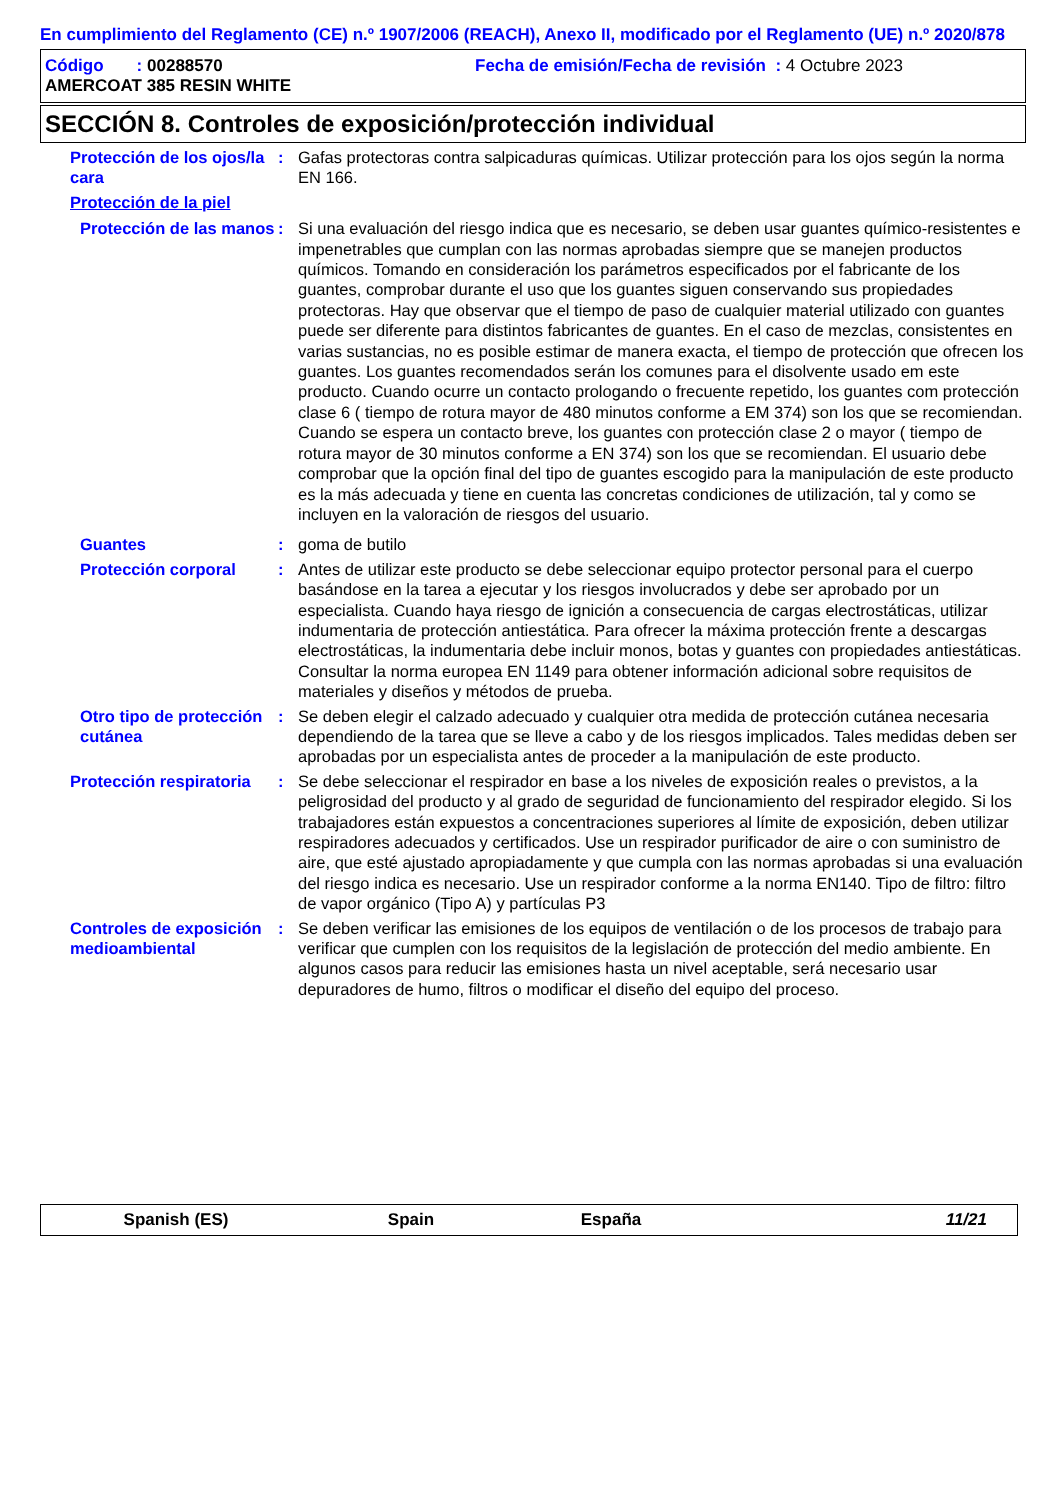En cumplimiento del Reglamento (CE) n.º 1907/2006 (REACH), Anexo II, modificado por el Reglamento (UE) n.º 2020/878
Código : 00288570 Fecha de emisión/Fecha de revisión : 4 Octubre 2023
AMERCOAT 385 RESIN WHITE
SECCIÓN 8. Controles de exposición/protección individual
Protección de los ojos/la cara
: Gafas protectoras contra salpicaduras químicas. Utilizar protección para los ojos según la norma EN 166.
Protección de la piel
Protección de las manos : Si una evaluación del riesgo indica que es necesario, se deben usar guantes químico-resistentes e impenetrables que cumplan con las normas aprobadas siempre que se manejen productos químicos. Tomando en consideración los parámetros especificados por el fabricante de los guantes, comprobar durante el uso que los guantes siguen conservando sus propiedades protectoras. Hay que observar que el tiempo de paso de cualquier material utilizado con guantes puede ser diferente para distintos fabricantes de guantes. En el caso de mezclas, consistentes en varias sustancias, no es posible estimar de manera exacta, el tiempo de protección que ofrecen los guantes. Los guantes recomendados serán los comunes para el disolvente usado em este producto. Cuando ocurre un contacto prologando o frecuente repetido, los guantes com protección clase 6 ( tiempo de rotura mayor de 480 minutos conforme a EM 374) son los que se recomiendan. Cuando se espera un contacto breve, los guantes con protección clase 2 o mayor ( tiempo de rotura mayor de 30 minutos conforme a EN 374) son los que se recomiendan. El usuario debe comprobar que la opción final del tipo de guantes escogido para la manipulación de este producto es la más adecuada y tiene en cuenta las concretas condiciones de utilización, tal y como se incluyen en la valoración de riesgos del usuario.
Guantes : goma de butilo
Protección corporal : Antes de utilizar este producto se debe seleccionar equipo protector personal para el cuerpo basándose en la tarea a ejecutar y los riesgos involucrados y debe ser aprobado por un especialista. Cuando haya riesgo de ignición a consecuencia de cargas electrostáticas, utilizar indumentaria de protección antiestática. Para ofrecer la máxima protección frente a descargas electrostáticas, la indumentaria debe incluir monos, botas y guantes con propiedades antiestáticas. Consultar la norma europea EN 1149 para obtener información adicional sobre requisitos de materiales y diseños y métodos de prueba.
Otro tipo de protección cutánea
: Se deben elegir el calzado adecuado y cualquier otra medida de protección cutánea necesaria dependiendo de la tarea que se lleve a cabo y de los riesgos implicados. Tales medidas deben ser aprobadas por un especialista antes de proceder a la manipulación de este producto.
Protección respiratoria : Se debe seleccionar el respirador en base a los niveles de exposición reales o previstos, a la peligrosidad del producto y al grado de seguridad de funcionamiento del respirador elegido. Si los trabajadores están expuestos a concentraciones superiores al límite de exposición, deben utilizar respiradores adecuados y certificados. Use un respirador purificador de aire o con suministro de aire, que esté ajustado apropiadamente y que cumpla con las normas aprobadas si una evaluación del riesgo indica es necesario. Use un respirador conforme a la norma EN140. Tipo de filtro: filtro de vapor orgánico (Tipo A) y partículas P3
Controles de exposición medioambiental
: Se deben verificar las emisiones de los equipos de ventilación o de los procesos de trabajo para verificar que cumplen con los requisitos de la legislación de protección del medio ambiente. En algunos casos para reducir las emisiones hasta un nivel aceptable, será necesario usar depuradores de humo, filtros o modificar el diseño del equipo del proceso.
Spanish (ES) Spain España 11/21